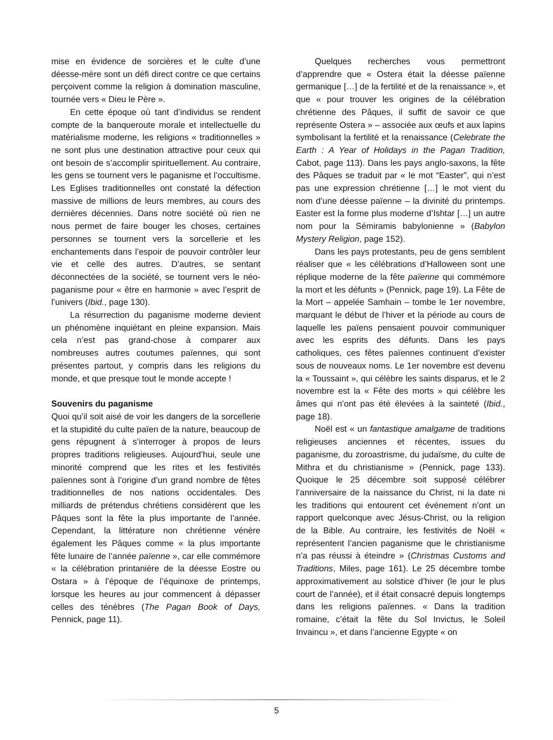mise en évidence de sorcières et le culte d’une déesse-mère sont un défi direct contre ce que certains perçoivent comme la religion à domination masculine, tournée vers « Dieu le Père ».
En cette époque où tant d’individus se rendent compte de la banqueroute morale et intellectuelle du matérialisme moderne, les religions « traditionnelles » ne sont plus une destination attractive pour ceux qui ont besoin de s’accomplir spirituellement. Au contraire, les gens se tournent vers le paganisme et l’occultisme. Les Eglises traditionnelles ont constaté la défection massive de millions de leurs membres, au cours des dernières décennies. Dans notre société où rien ne nous permet de faire bouger les choses, certaines personnes se tournent vers la sorcellerie et les enchantements dans l’espoir de pouvoir contrôler leur vie et celle des autres. D’autres, se sentant déconnectées de la société, se tournent vers le néo-paganisme pour « être en harmonie » avec l’esprit de l’univers (Ibid., page 130).
La résurrection du paganisme moderne devient un phénomène inquiétant en pleine expansion. Mais cela n’est pas grand-chose à comparer aux nombreuses autres coutumes païennes, qui sont présentes partout, y compris dans les religions du monde, et que presque tout le monde accepte !
Souvenirs du paganisme
Quoi qu’il soit aisé de voir les dangers de la sorcellerie et la stupidité du culte païen de la nature, beaucoup de gens répugnent à s’interroger à propos de leurs propres traditions religieuses. Aujourd’hui, seule une minorité comprend que les rites et les festivités païennes sont à l’origine d’un grand nombre de fêtes traditionnelles de nos nations occidentales. Des milliards de prétendus chrétiens considèrent que les Pâques sont la fête la plus importante de l’année. Cependant, la littérature non chrétienne vénère également les Pâques comme « la plus importante fête lunaire de l’année païenne », car elle commémore « la célébration printanière de la déesse Eostre ou Ostara » à l’époque de l’équinoxe de printemps, lorsque les heures au jour commencent à dépasser celles des ténèbres (The Pagan Book of Days, Pennick, page 11).
Quelques recherches vous permettront d’apprendre que « Ostera était la déesse païenne germanique […] de la fertilité et de la renaissance », et que « pour trouver les origines de la célébration chrétienne des Pâques, il suffit de savoir ce que représente Ostera » – associée aux œufs et aux lapins symbolisant la fertilité et la renaissance (Celebrate the Earth : A Year of Holidays in the Pagan Tradition, Cabot, page 113). Dans les pays anglo-saxons, la fête des Pâques se traduit par « le mot “Easter”, qui n’est pas une expression chrétienne […] le mot vient du nom d’une déesse païenne – la divinité du printemps. Easter est la forme plus moderne d’Ishtar […] un autre nom pour la Sémiramis babylonienne » (Babylon Mystery Religion, page 152).
Dans les pays protestants, peu de gens semblent réaliser que « les célébrations d’Halloween sont une réplique moderne de la fête païenne qui commémore la mort et les défunts » (Pennick, page 19). La Fête de la Mort – appelée Samhain – tombe le 1er novembre, marquant le début de l’hiver et la période au cours de laquelle les païens pensaient pouvoir communiquer avec les esprits des défunts. Dans les pays catholiques, ces fêtes païennes continuent d’exister sous de nouveaux noms. Le 1er novembre est devenu la « Toussaint », qui célèbre les saints disparus, et le 2 novembre est la « Fête des morts » qui célèbre les âmes qui n’ont pas été élevées à la sainteté (Ibid., page 18).
Noël est « un fantastique amalgame de traditions religieuses anciennes et récentes, issues du paganisme, du zoroastrisme, du judaïsme, du culte de Mithra et du christianisme » (Pennick, page 133). Quoique le 25 décembre soit supposé célébrer l’anniversaire de la naissance du Christ, ni la date ni les traditions qui entourent cet événement n’ont un rapport quelconque avec Jésus-Christ, ou la religion de la Bible. Au contraire, les festivités de Noël « représentent l’ancien paganisme que le christianisme n’a pas réussi à éteindre » (Christmas Customs and Traditions, Miles, page 161). Le 25 décembre tombe approximativement au solstice d’hiver (le jour le plus court de l’année), et il était consacré depuis longtemps dans les religions païennes. « Dans la tradition romaine, c’était la fête du Sol Invictus, le Soleil Invaincu », et dans l’ancienne Egypte « on
5